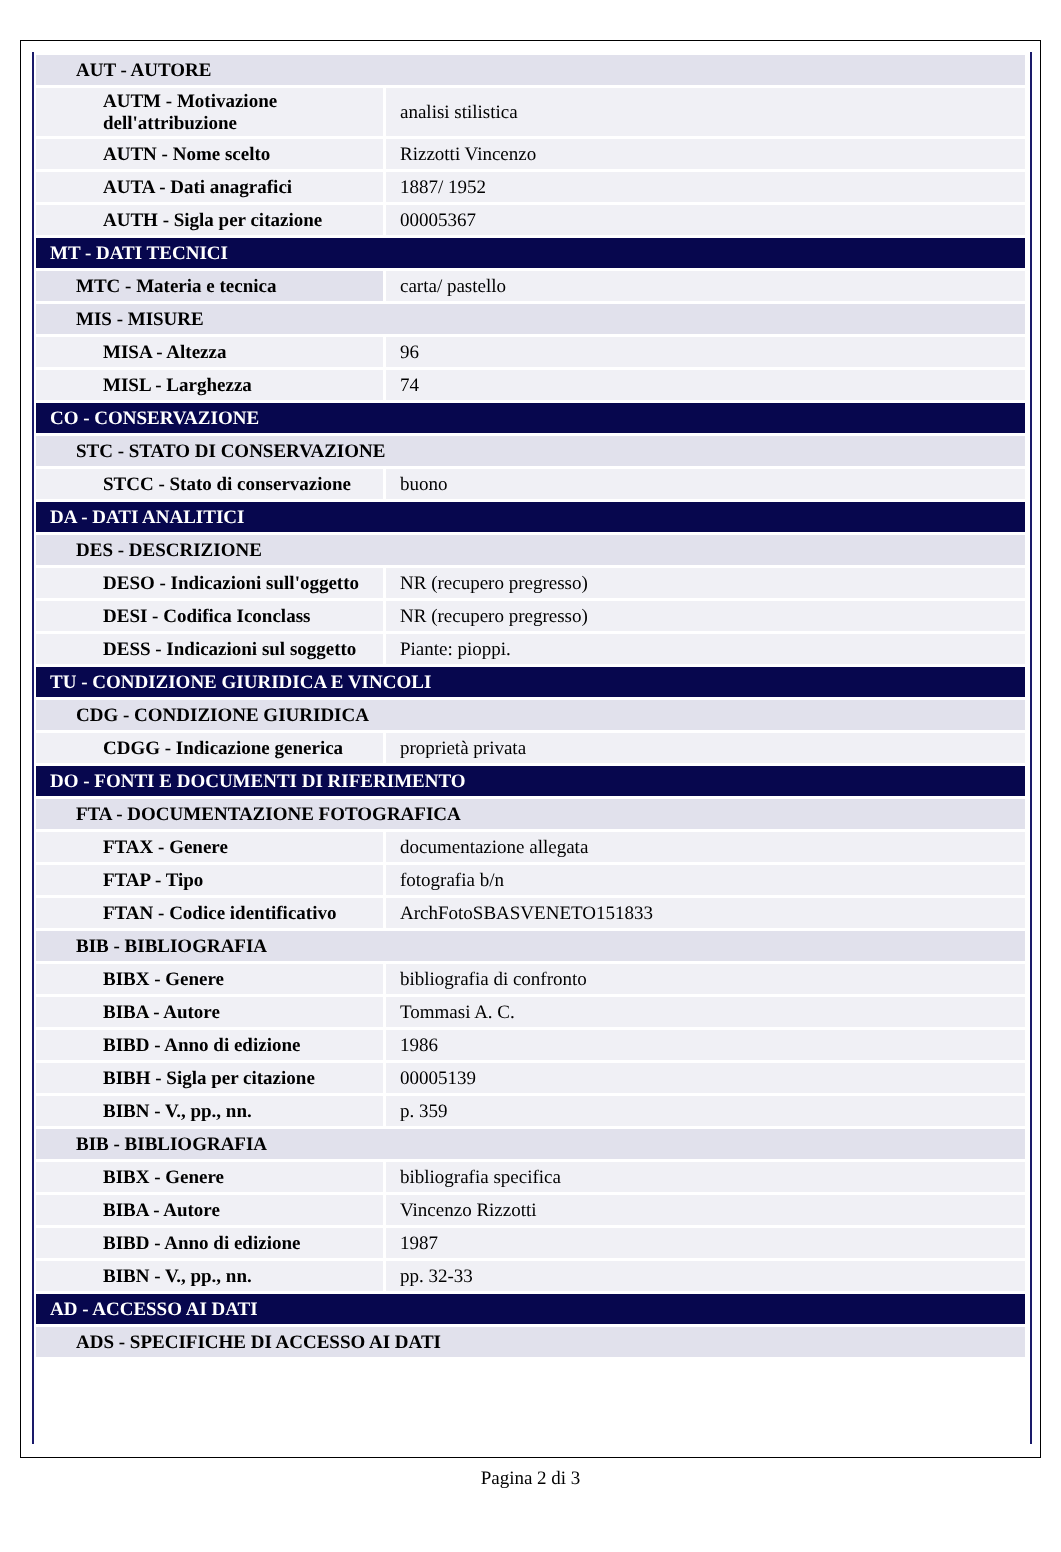| AUT - AUTORE | |
| AUTM - Motivazione dell'attribuzione | analisi stilistica |
| AUTN - Nome scelto | Rizzotti Vincenzo |
| AUTA - Dati anagrafici | 1887/ 1952 |
| AUTH - Sigla per citazione | 00005367 |
| MT - DATI TECNICI | |
| MTC - Materia e tecnica | carta/ pastello |
| MIS - MISURE | |
| MISA - Altezza | 96 |
| MISL - Larghezza | 74 |
| CO - CONSERVAZIONE | |
| STC - STATO DI CONSERVAZIONE | |
| STCC - Stato di conservazione | buono |
| DA - DATI ANALITICI | |
| DES - DESCRIZIONE | |
| DESO - Indicazioni sull'oggetto | NR (recupero pregresso) |
| DESI - Codifica Iconclass | NR (recupero pregresso) |
| DESS - Indicazioni sul soggetto | Piante: pioppi. |
| TU - CONDIZIONE GIURIDICA E VINCOLI | |
| CDG - CONDIZIONE GIURIDICA | |
| CDGG - Indicazione generica | proprietà privata |
| DO - FONTI E DOCUMENTI DI RIFERIMENTO | |
| FTA - DOCUMENTAZIONE FOTOGRAFICA | |
| FTAX - Genere | documentazione allegata |
| FTAP - Tipo | fotografia b/n |
| FTAN - Codice identificativo | ArchFotoSBASVENETO151833 |
| BIB - BIBLIOGRAFIA | |
| BIBX - Genere | bibliografia di confronto |
| BIBA - Autore | Tommasi A. C. |
| BIBD - Anno di edizione | 1986 |
| BIBH - Sigla per citazione | 00005139 |
| BIBN - V., pp., nn. | p. 359 |
| BIB - BIBLIOGRAFIA | |
| BIBX - Genere | bibliografia specifica |
| BIBA - Autore | Vincenzo Rizzotti |
| BIBD - Anno di edizione | 1987 |
| BIBN - V., pp., nn. | pp. 32-33 |
| AD - ACCESSO AI DATI | |
| ADS - SPECIFICHE DI ACCESSO AI DATI | |
Pagina 2 di 3